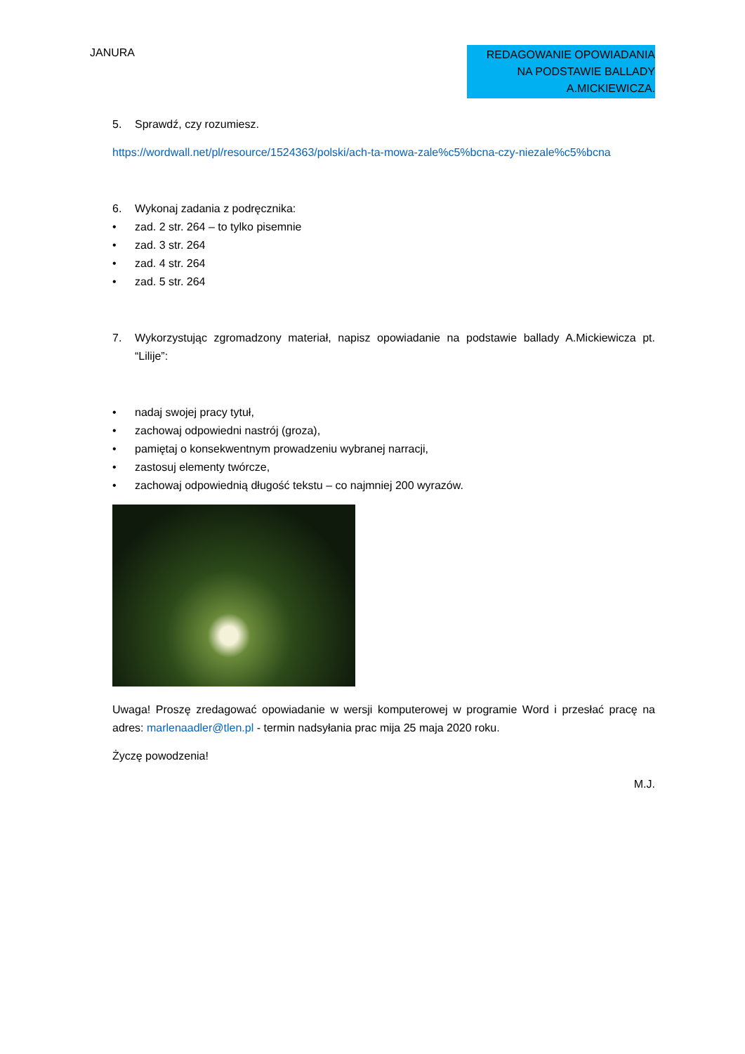JANURA
REDAGOWANIE OPOWIADANIA
NA PODSTAWIE BALLADY
A.MICKIEWICZA.
5. Sprawdź, czy rozumiesz.
https://wordwall.net/pl/resource/1524363/polski/ach-ta-mowa-zale%c5%bcna-czy-niezale%c5%bcna
6. Wykonaj zadania z podręcznika:
• zad. 2 str. 264 – to tylko pisemnie
• zad. 3 str. 264
• zad. 4 str. 264
• zad. 5 str. 264
7. Wykorzystując zgromadzony materiał, napisz opowiadanie na podstawie ballady A.Mickiewicza pt. “Lilije”:
• nadaj swojej pracy tytuł,
• zachowaj odpowiedni nastrój (groza),
• pamiętaj o konsekwentnym prowadzeniu wybranej narracji,
• zastosuj elementy twórcze,
• zachowaj odpowiednią długość tekstu – co najmniej 200 wyrazów.
Uwaga! Proszę zredagować opowiadanie w wersji komputerowej w programie Word i przesłać pracę na adres: marlenaadler@tlen.pl - termin nadsyłania prac mija 25 maja 2020 roku.
Życzę powodzenia!
M.J.